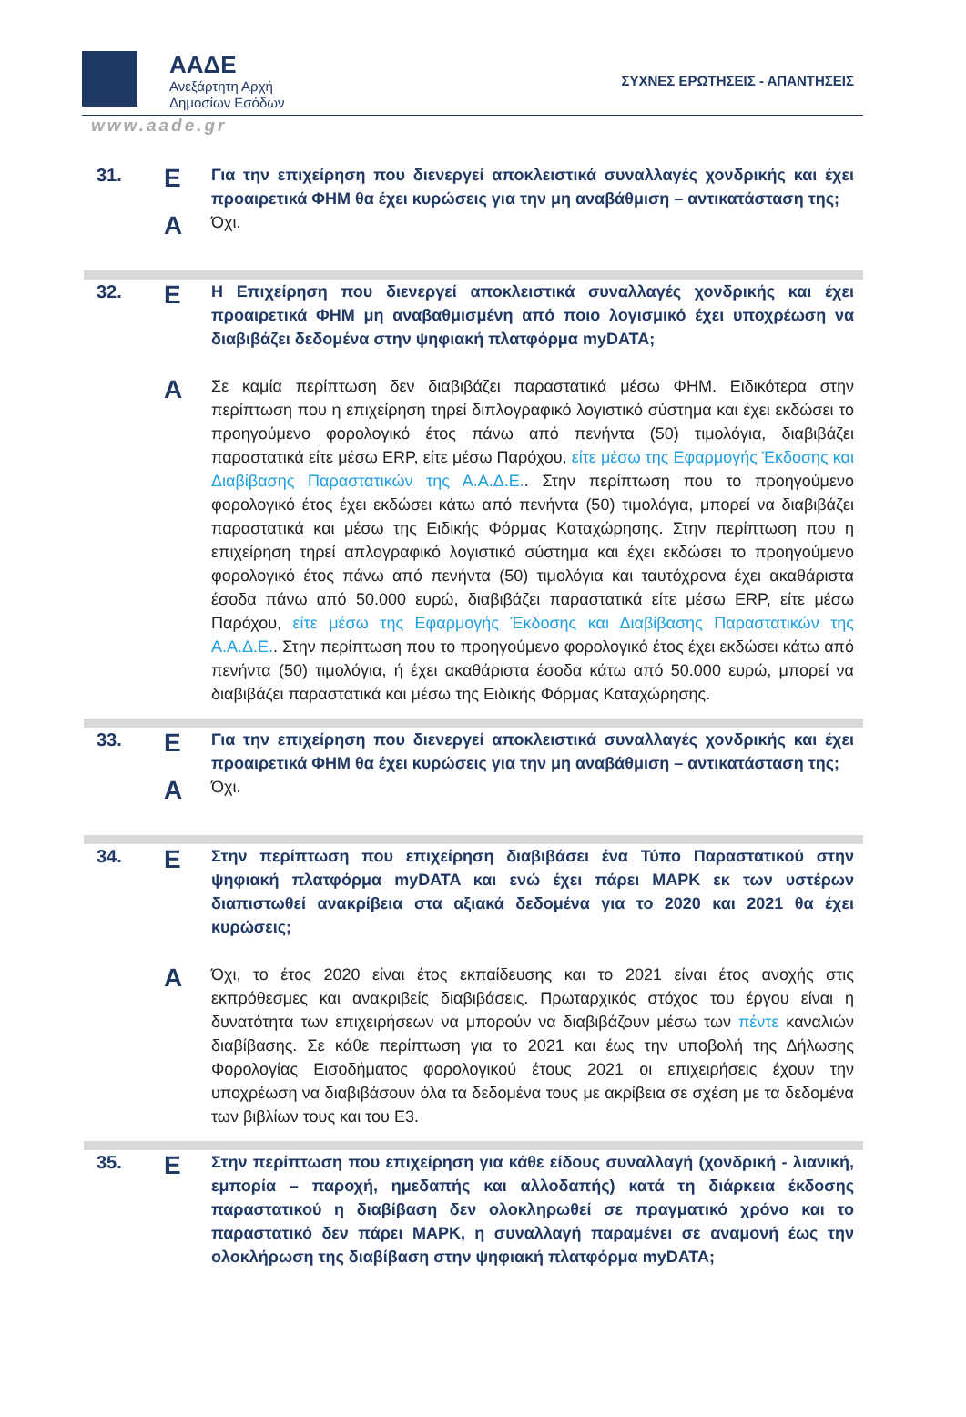ΑΑΔΕ
Ανεξάρτητη Αρχή
Δημοσίων Εσόδων
ΣΥΧΝΕΣ ΕΡΩΤΗΣΕΙΣ - ΑΠΑΝΤΗΣΕΙΣ
www.aade.gr
| 31. | Ε | Για την επιχείρηση που διενεργεί αποκλειστικά συναλλαγές χονδρικής και έχει προαιρετικά ΦΗΜ θα έχει κυρώσεις για την μη αναβάθμιση – αντικατάσταση της; |
| | Α | Όχι. |
| 32. | Ε | Η Επιχείρηση που διενεργεί αποκλειστικά συναλλαγές χονδρικής και έχει προαιρετικά ΦΗΜ μη αναβαθμισμένη από ποιο λογισμικό έχει υποχρέωση να διαβιβάζει δεδομένα στην ψηφιακή πλατφόρμα myDATA; |
| | Α | Σε καμία περίπτωση δεν διαβιβάζει παραστατικά μέσω ΦΗΜ. Ειδικότερα στην περίπτωση που η επιχείρηση τηρεί διπλογραφικό λογιστικό σύστημα και έχει εκδώσει το προηγούμενο φορολογικό έτος πάνω από πενήντα (50) τιμολόγια, διαβιβάζει παραστατικά είτε μέσω ERP, είτε μέσω Παρόχου, είτε μέσω της Εφαρμογής Έκδοσης και Διαβίβασης Παραστατικών της Α.Α.Δ.Ε. . Στην περίπτωση που το προηγούμενο φορολογικό έτος έχει εκδώσει κάτω από πενήντα (50) τιμολόγια, μπορεί να διαβιβάζει παραστατικά και μέσω της Ειδικής Φόρμας Καταχώρησης. Στην περίπτωση που η επιχείρηση τηρεί απλογραφικό λογιστικό σύστημα και έχει εκδώσει το προηγούμενο φορολογικό έτος πάνω από πενήντα (50) τιμολόγια και ταυτόχρονα έχει ακαθάριστα έσοδα πάνω από 50.000 ευρώ, διαβιβάζει παραστατικά είτε μέσω ERP, είτε μέσω Παρόχου, είτε μέσω της Εφαρμογής Έκδοσης και Διαβίβασης Παραστατικών της Α.Α.Δ.Ε. . Στην περίπτωση που το προηγούμενο φορολογικό έτος έχει εκδώσει κάτω από πενήντα (50) τιμολόγια, ή έχει ακαθάριστα έσοδα κάτω από 50.000 ευρώ, μπορεί να διαβιβάζει παραστατικά και μέσω της Ειδικής Φόρμας Καταχώρησης. |
| 33. | Ε | Για την επιχείρηση που διενεργεί αποκλειστικά συναλλαγές χονδρικής και έχει προαιρετικά ΦΗΜ θα έχει κυρώσεις για την μη αναβάθμιση – αντικατάσταση της; |
| | Α | Όχι. |
| 34. | Ε | Στην περίπτωση που επιχείρηση διαβιβάσει ένα Τύπο Παραστατικού στην ψηφιακή πλατφόρμα myDATA και ενώ έχει πάρει ΜΑΡΚ εκ των υστέρων διαπιστωθεί ανακρίβεια στα αξιακά δεδομένα για το 2020 και 2021 θα έχει κυρώσεις; |
| | Α | Όχι, το έτος 2020 είναι έτος εκπαίδευσης και το 2021 είναι έτος ανοχής στις εκπρόθεσμες και ανακριβείς διαβιβάσεις. Πρωταρχικός στόχος του έργου είναι η δυνατότητα των επιχειρήσεων να μπορούν να διαβιβάζουν μέσω των πέντε καναλιών διαβίβασης. Σε κάθε περίπτωση για το 2021 και έως την υποβολή της Δήλωσης Φορολογίας Εισοδήματος φορολογικού έτους 2021 οι επιχειρήσεις έχουν την υποχρέωση να διαβιβάσουν όλα τα δεδομένα τους με ακρίβεια σε σχέση με τα δεδομένα των βιβλίων τους και του Ε3. |
| 35. | Ε | Στην περίπτωση που επιχείρηση για κάθε είδους συναλλαγή (χονδρική - λιανική, εμπορία – παροχή, ημεδαπής και αλλοδαπής) κατά τη διάρκεια έκδοσης παραστατικού η διαβίβαση δεν ολοκληρωθεί σε πραγματικό χρόνο και το παραστατικό δεν πάρει ΜΑΡΚ, η συναλλαγή παραμένει σε αναμονή έως την ολοκλήρωση της διαβίβαση στην ψηφιακή πλατφόρμα myDATA; |